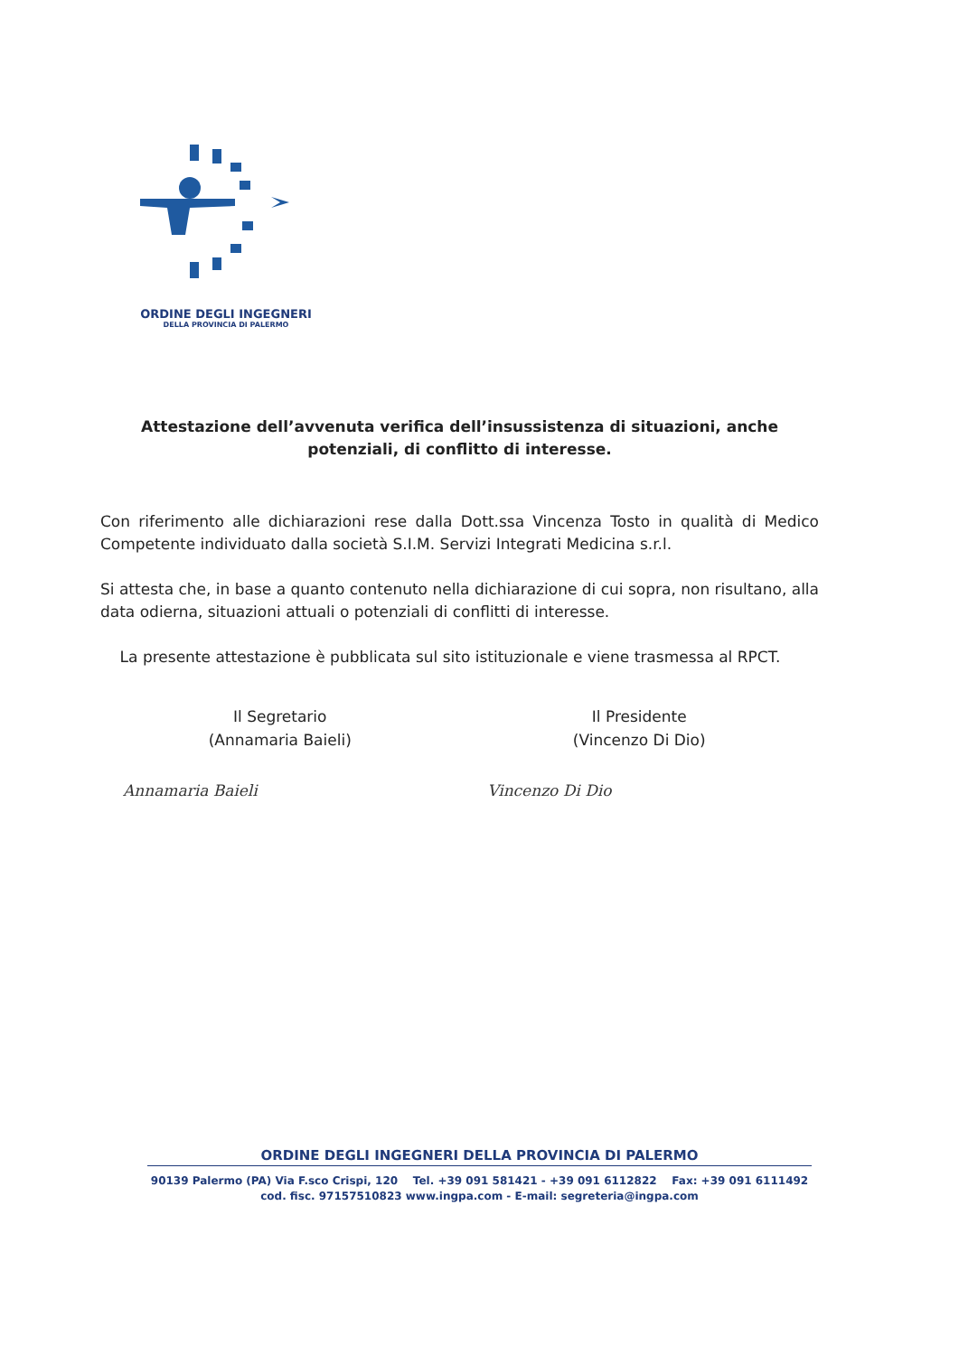ORDINE DEGLI INGEGNERI
DELLA PROVINCIA DI PALERMO
Attestazione dell’avvenuta verifica dell’insussistenza di situazioni, anche potenziali, di conflitto di interesse.
Con riferimento alle dichiarazioni rese dalla Dott.ssa Vincenza Tosto in qualità di Medico Competente individuato dalla società S.I.M. Servizi Integrati Medicina s.r.l.
Si attesta che, in base a quanto contenuto nella dichiarazione di cui sopra, non risultano, alla data odierna, situazioni attuali o potenziali di conflitti di interesse.
La presente attestazione è pubblicata sul sito istituzionale e viene trasmessa al RPCT.
Il Segretario
(Annamaria Baieli)
Annamaria Baieli
Il Presidente
(Vincenzo Di Dio)
Vincenzo Di Dio
ORDINE DEGLI INGEGNERI DELLA PROVINCIA DI PALERMO
90139 Palermo (PA) Via F.sco Crispi, 120 Tel. +39 091 581421 - +39 091 6112822 Fax: +39 091 6111492
cod. fisc. 97157510823 www.ingpa.com - E-mail: segreteria@ingpa.com